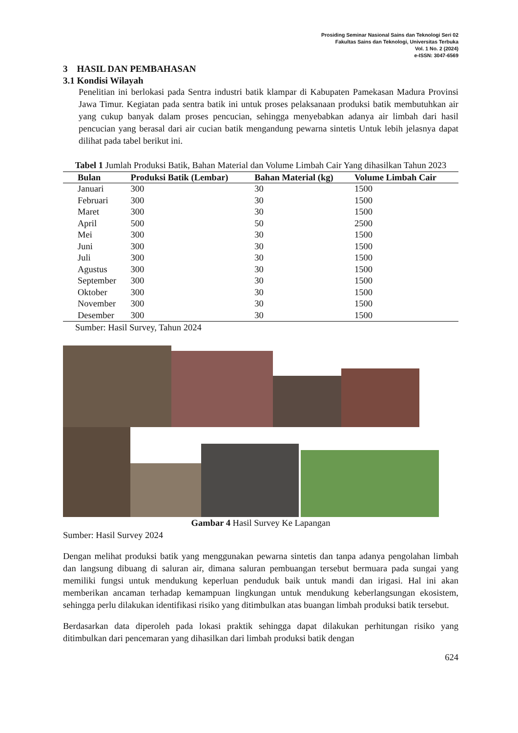Prosiding Seminar Nasional Sains dan Teknologi Seri 02
Fakultas Sains dan Teknologi, Universitas Terbuka
Vol. 1 No. 2 (2024)
e-ISSN: 3047-6569
3 HASIL DAN PEMBAHASAN
3.1 Kondisi Wilayah
Penelitian ini berlokasi pada Sentra industri batik klampar di Kabupaten Pamekasan Madura Provinsi Jawa Timur. Kegiatan pada sentra batik ini untuk proses pelaksanaan produksi batik membutuhkan air yang cukup banyak dalam proses pencucian, sehingga menyebabkan adanya air limbah dari hasil pencucian yang berasal dari air cucian batik mengandung pewarna sintetis Untuk lebih jelasnya dapat dilihat pada tabel berikut ini.
Tabel 1 Jumlah Produksi Batik, Bahan Material dan Volume Limbah Cair Yang dihasilkan Tahun 2023
| Bulan | Produksi Batik (Lembar) | Bahan Material (kg) | Volume Limbah Cair |
| --- | --- | --- | --- |
| Januari | 300 | 30 | 1500 |
| Februari | 300 | 30 | 1500 |
| Maret | 300 | 30 | 1500 |
| April | 500 | 50 | 2500 |
| Mei | 300 | 30 | 1500 |
| Juni | 300 | 30 | 1500 |
| Juli | 300 | 30 | 1500 |
| Agustus | 300 | 30 | 1500 |
| September | 300 | 30 | 1500 |
| Oktober | 300 | 30 | 1500 |
| November | 300 | 30 | 1500 |
| Desember | 300 | 30 | 1500 |
Sumber: Hasil Survey, Tahun 2024
Gambar 4 Hasil Survey Ke Lapangan
Sumber: Hasil Survey 2024
Dengan melihat produksi batik yang menggunakan pewarna sintetis dan tanpa adanya pengolahan limbah dan langsung dibuang di saluran air, dimana saluran pembuangan tersebut bermuara pada sungai yang memiliki fungsi untuk mendukung keperluan penduduk baik untuk mandi dan irigasi. Hal ini akan memberikan ancaman terhadap kemampuan lingkungan untuk mendukung keberlangsungan ekosistem, sehingga perlu dilakukan identifikasi risiko yang ditimbulkan atas buangan limbah produksi batik tersebut.
Berdasarkan data diperoleh pada lokasi praktik sehingga dapat dilakukan perhitungan risiko yang ditimbulkan dari pencemaran yang dihasilkan dari limbah produksi batik dengan
624